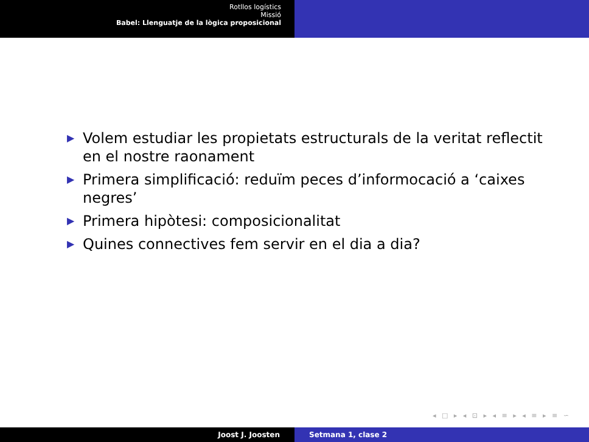Rotllos logístics
Missió
Babel: Llenguatje de la lògica proposicional
▶ Volem estudiar les propietats estructurals de la veritat reflectit en el nostre raonament
▶ Primera simplificació: reduïm peces d’informocació a ‘caixes negres’
▶ Primera hipòtesi: composicionalitat
▶ Quines connectives fem servir en el dia a dia?
◂ □ ▸ ◂ ⊡ ▸ ◂ ≡ ▸ ◂ ≡ ▸ ≡ ∽
Joost J. Joosten Setmana 1, clase 2